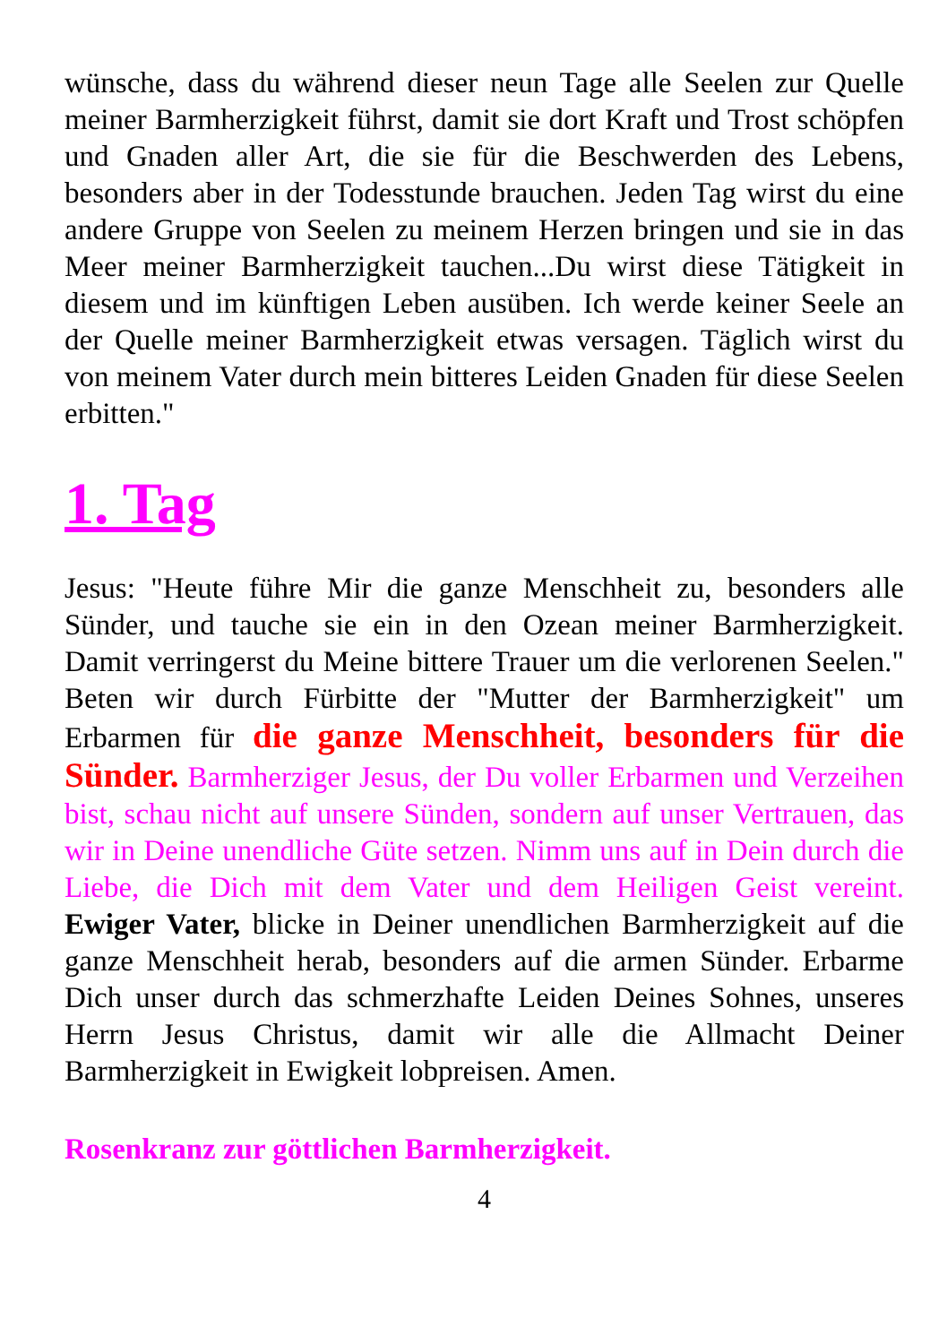wünsche, dass du während dieser neun Tage alle Seelen zur Quelle meiner Barmherzigkeit führst, damit sie dort Kraft und Trost schöpfen und Gnaden aller Art, die sie für die Beschwerden des Lebens, besonders aber in der Todesstunde brauchen. Jeden Tag wirst du eine andere Gruppe von Seelen zu meinem Herzen bringen und sie in das Meer meiner Barmherzigkeit tauchen...Du wirst diese Tätigkeit in diesem und im künftigen Leben ausüben. Ich werde keiner Seele an der Quelle meiner Barmherzigkeit etwas versagen. Täglich wirst du von meinem Vater durch mein bitteres Leiden Gnaden für diese Seelen erbitten."
1. Tag
Jesus: "Heute führe Mir die ganze Menschheit zu, besonders alle Sünder, und tauche sie ein in den Ozean meiner Barmherzigkeit. Damit verringerst du Meine bittere Trauer um die verlorenen Seelen." Beten wir durch Fürbitte der "Mutter der Barmherzigkeit" um Erbarmen für die ganze Menschheit, besonders für die Sünder. Barmherziger Jesus, der Du voller Erbarmen und Verzeihen bist, schau nicht auf unsere Sünden, sondern auf unser Vertrauen, das wir in Deine unendliche Güte setzen. Nimm uns auf in Dein durch die Liebe, die Dich mit dem Vater und dem Heiligen Geist vereint. Ewiger Vater, blicke in Deiner unendlichen Barmherzigkeit auf die ganze Menschheit herab, besonders auf die armen Sünder. Erbarme Dich unser durch das schmerzhafte Leiden Deines Sohnes, unseres Herrn Jesus Christus, damit wir alle die Allmacht Deiner Barmherzigkeit in Ewigkeit lobpreisen. Amen.
Rosenkranz zur göttlichen Barmherzigkeit.
4